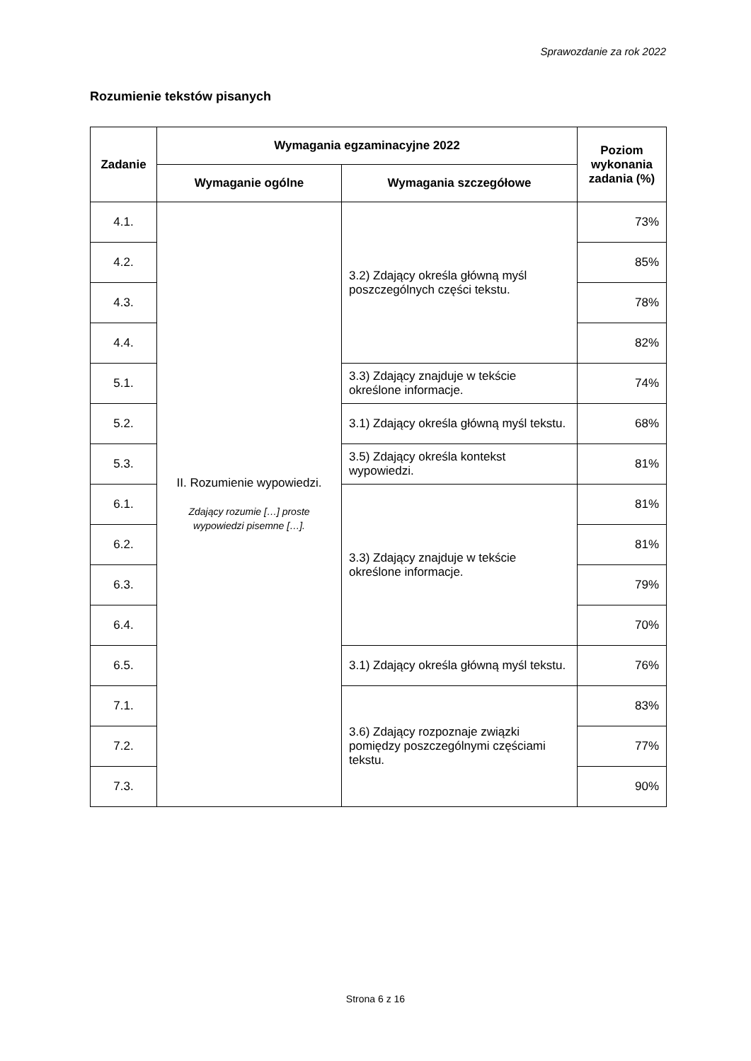Sprawozdanie za rok 2022
Rozumienie tekstów pisanych
| Zadanie | Wymagania egzaminacyjne 2022 | | Poziom wykonania zadania (%) |
| --- | --- | --- | --- |
| | Wymaganie ogólne | Wymagania szczegółowe | |
| 4.1. | II. Rozumienie wypowiedzi. Zdający rozumie […] proste wypowiedzi pisemne […]. | 3.2) Zdający określa główną myśl poszczególnych części tekstu. | 73% |
| 4.2. | | | 85% |
| 4.3. | | | 78% |
| 4.4. | | | 82% |
| 5.1. | | 3.3) Zdający znajduje w tekście określone informacje. | 74% |
| 5.2. | | 3.1) Zdający określa główną myśl tekstu. | 68% |
| 5.3. | | 3.5) Zdający określa kontekst wypowiedzi. | 81% |
| 6.1. | | 3.3) Zdający znajduje w tekście określone informacje. | 81% |
| 6.2. | | | 81% |
| 6.3. | | | 79% |
| 6.4. | | | 70% |
| 6.5. | | 3.1) Zdający określa główną myśl tekstu. | 76% |
| 7.1. | | 3.6) Zdający rozpoznaje związki pomiędzy poszczególnymi częściami tekstu. | 83% |
| 7.2. | | | 77% |
| 7.3. | | | 90% |
Strona 6 z 16